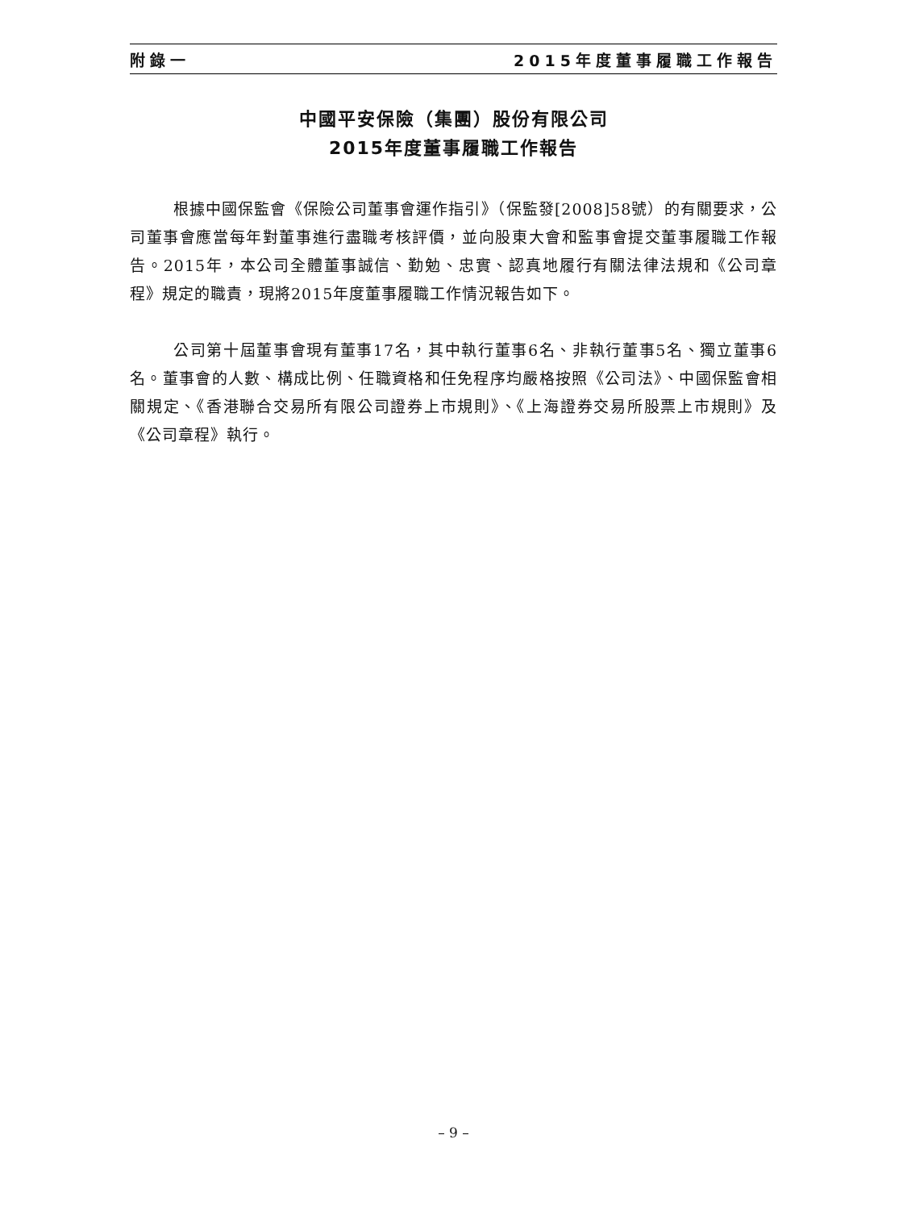附錄一 2015年度董事履職工作報告
中國平安保險（集團）股份有限公司
2015年度董事履職工作報告
根據中國保監會《保險公司董事會運作指引》（保監發[2008]58號）的有關要求，公司董事會應當每年對董事進行盡職考核評價，並向股東大會和監事會提交董事履職工作報告。2015年，本公司全體董事誠信、勤勉、忠實、認真地履行有關法律法規和《公司章程》規定的職責，現將2015年度董事履職工作情況報告如下。
公司第十屆董事會現有董事17名，其中執行董事6名、非執行董事5名、獨立董事6名。董事會的人數、構成比例、任職資格和任免程序均嚴格按照《公司法》、中國保監會相關規定、《香港聯合交易所有限公司證券上市規則》、《上海證券交易所股票上市規則》及《公司章程》執行。
– 9 –